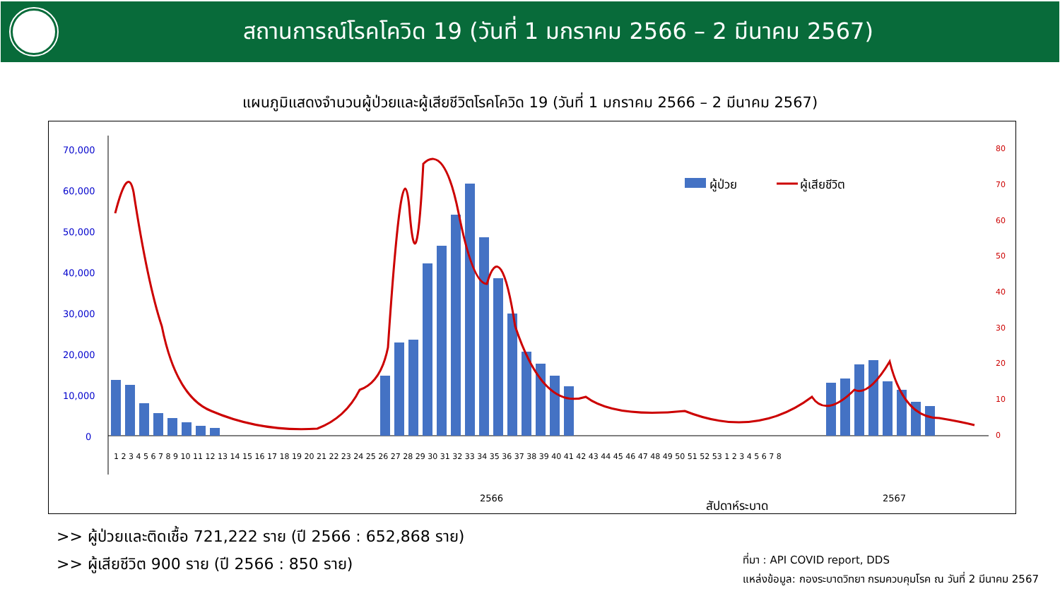สถานการณ์โรคโควิด 19 (วันที่ 1 มกราคม 2566 – 2 มีนาคม 2567)
แผนภูมิแสดงจำนวนผู้ป่วยและผู้เสียชีวิตโรคโควิด 19 (วันที่ 1 มกราคม 2566 – 2 มีนาคม 2567)
70,000
60,000
50,000
40,000
30,000
20,000
10,000
0
80
70
60
50
40
30
20
10
0
ผู้ป่วย
ผู้เสียชีวิต
1 2 3 4 5 6 7 8 9 10 11 12 13 14 15 16 17 18 19 20 21 22 23 24 25 26 27 28 29 30 31 32 33 34 35 36 37 38 39 40 41 42 43 44 45 46 47 48 49 50 51 52 53 1 2 3 4 5 6 7 8
2566
2567
สัปดาห์ระบาด
>> ผู้ป่วยและติดเชื้อ 721,222 ราย (ปี 2566 : 652,868 ราย)
>> ผู้เสียชีวิต 900 ราย (ปี 2566 : 850 ราย)
ที่มา : API COVID report, DDS
แหล่งข้อมูล: กองระบาดวิทยา กรมควบคุมโรค ณ วันที่ 2 มีนาคม 2567
จำนวนผู้ป่วยและผู้ติดเชื้อ (ราย) จำนวนผู้เสียชีวิต (ราย)